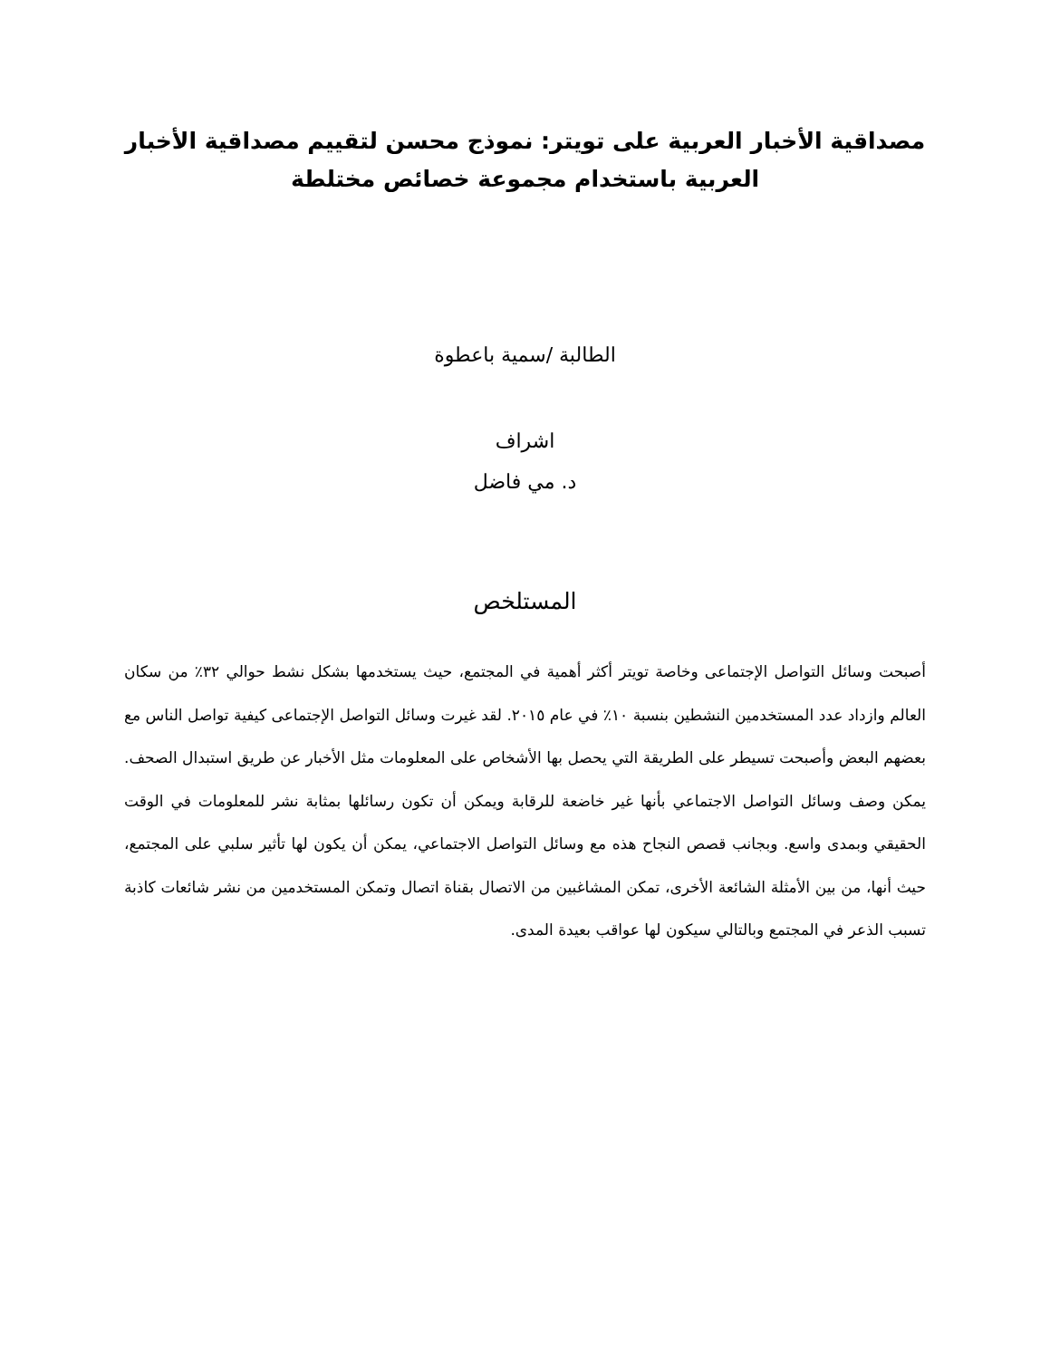مصداقية الأخبار العربية على تويتر: نموذج محسن لتقييم مصداقية الأخبار العربية باستخدام مجموعة خصائص مختلطة
الطالبة /سمية باعطوة
اشراف
د. مي فاضل
المستلخص
أصبحت وسائل التواصل الإجتماعى وخاصة تويتر أكثر أهمية في المجتمع، حيث يستخدمها بشكل نشط حوالي ٣٢٪ من سكان العالم وازداد عدد المستخدمين النشطين بنسبة ١٠٪ في عام ٢٠١٥. لقد غيرت وسائل التواصل الإجتماعى كيفية تواصل الناس مع بعضهم البعض وأصبحت تسيطر على الطريقة التي يحصل بها الأشخاص على المعلومات مثل الأخبار عن طريق استبدال الصحف. يمكن وصف وسائل التواصل الاجتماعي بأنها غير خاضعة للرقابة ويمكن أن تكون رسائلها بمثابة نشر للمعلومات في الوقت الحقيقي وبمدى واسع. وبجانب قصص النجاح هذه مع وسائل التواصل الاجتماعي، يمكن أن يكون لها تأثير سلبي على المجتمع، حيث أنها، من بين الأمثلة الشائعة الأخرى، تمكن المشاغبين من الاتصال بقناة اتصال وتمكن المستخدمين من نشر شائعات كاذبة تسبب الذعر في المجتمع وبالتالي سيكون لها عواقب بعيدة المدى.